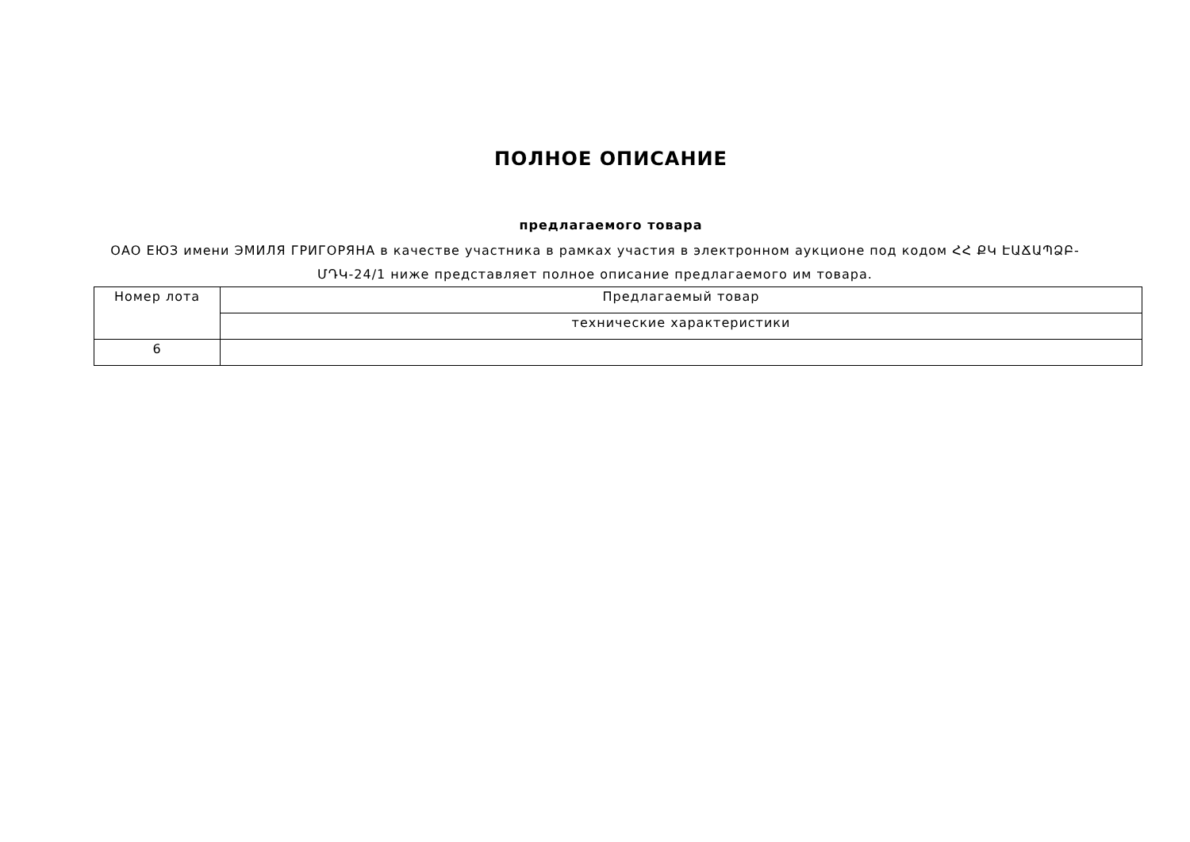ПОЛНОЕ ОПИСАНИЕ
предлагаемого товара
ОАО ЕЮЗ имени ЭМИЛЯ ГРИГОРЯНА в качестве участника в рамках участия в электронном аукционе под кодом ՀՀ ՔԿ ԷԱՃԱՊՁԲ-ՄԴԿ-24/1 ниже представляет полное описание предлагаемого им товара.
| Номер лота | Предлагаемый товар |
| --- | --- |
| | технические характеристики |
| 6 | |